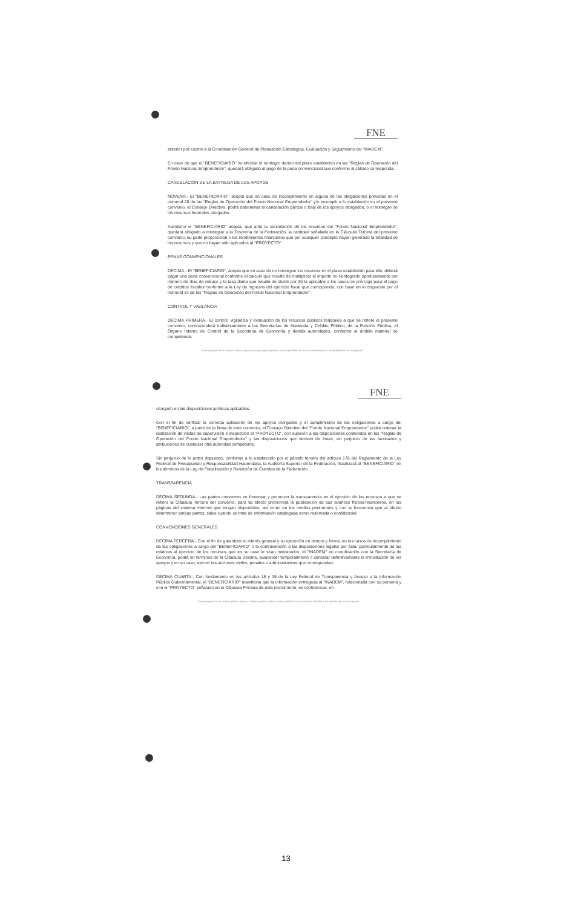FNE
anterior por escrito a la Coordinación General de Planeación Estratégica, Evaluación y Seguimiento del "INADEM".
En caso de que el "BENEFICIARIO" no efectúe el reintegro dentro del plazo establecido en las "Reglas de Operación del Fondo Nacional Emprendedor", quedará obligado al pago de la pena convencional que conforme al cálculo corresponda.
CANCELACIÓN DE LA ENTREGA DE LOS APOYOS
NOVENA.- El "BENEFICIARIO", acepta que en caso de incumplimiento en alguna de las obligaciones previstas en el numeral 28 de las "Reglas de Operación del Fondo Nacional Emprendedor" y/o incumplir a lo establecido en el presente convenio, el Consejo Directivo, podrá determinar la cancelación parcial o total de los apoyos otorgados, o el reintegro de los recursos federales otorgados.
Asimismo el "BENEFICIARIO" acepta, que ante la cancelación de los recursos del "Fondo Nacional Emprendedor", quedará obligado a reintegrar a la Tesorería de la Federación, la cantidad señalada en la Cláusula Tercera del presente convenio, su parte proporcional o los rendimientos financieros que por cualquier concepto hayan generado la totalidad de los recursos y que no hayan sido aplicados al "PROYECTO".
PENAS CONVENCIONALES
DÉCIMA.- El "BENEFICIARIO", acepta que en caso de no reintegrar los recursos en el plazo establecido para ello, deberá pagar una pena convencional conforme al calculo que resulte de multiplicar el importe no reintegrado oportunamente por número de días de retraso y la tasa diaria que resulte de dividir por 30 la aplicable a los casos de prórroga para el pago de créditos fiscales conforme a la Ley de Ingresos del ejercicio fiscal que corresponda, con base en lo dispuesto por el numeral 31 de las "Reglas de Operación del Fondo Nacional Emprendedor".
CONTROL Y VIGILANCIA
DÉCIMA PRIMERA.- El control, vigilancia y evaluación de los recursos públicos federales a que se refiere el presente convenio, corresponderá indistintamente a las Secretarías de Hacienda y Crédito Público; de la Función Pública, el Órgano Interno de Control de la Secretaría de Economía y demás autoridades, conforme al ámbito material de competencia
"Este programa es de carácter público, ajeno a cualquier partido político. Queda prohibido el uso para fines distintos a los establecidos en el programa"
FNE
otorgado en las disposiciones jurídicas aplicables.
Con el fin de verificar la correcta aplicación de los apoyos otorgados y el cumplimiento de las obligaciones a cargo del "BENEFICIARIO", a partir de la firma de este convenio, el Consejo Directivo del "Fondo Nacional Emprendedor" podrá ordenar la realización de visitas de supervisión e inspección al "PROYECTO", con sujeción a las disposiciones contenidas en las "Reglas de Operación del Fondo Nacional Emprendedor" y las disposiciones que deriven de éstas, sin perjuicio de las facultades y atribuciones de cualquier otra autoridad competente.
Sin perjuicio de lo antes dispuesto, conforme a lo establecido por el párrafo tercero del artículo 178 del Reglamento de la Ley Federal de Presupuesto y Responsabilidad Hacendaria, la Auditoría Superior de la Federación, fiscalizará al "BENEFICIARIO" en los términos de la Ley de Fiscalización y Rendición de Cuentas de la Federación.
TRANSPARENCIA
DÉCIMA SEGUNDA.- Las partes convienen en fomentar y promover la transparencia en el ejercicio de los recursos a que se refiere la Cláusula Tercera del convenio, para tal efecto promoverá la publicación de sus avances físicos-financieros, en las páginas del sistema Internet que tengan disponibles, así como en los medios pertinentes y con la frecuencia que al efecto determinen ambas partes, salvo cuando se trate de información catalogada como reservada o confidencial.
CONVENCIONES GENERALES
DÉCIMA TERCERA.- Con el fin de garantizar el interés general y su ejecución en tiempo y forma, en los casos de incumplimiento de las obligaciones a cargo del "BENEFICIARIO" o la contravención a las disposiciones legales por ésta, particularmente de las relativas al ejercicio de los recursos que en su caso le sean ministrados, el "INADEM" en coordinación con la Secretaría de Economía, podrá en términos de la Cláusula Décima, suspender temporalmente o cancelar definitivamente la ministración de los apoyos y en su caso, ejercer las acciones civiles, penales o administrativas que correspondan.
DÉCIMA CUARTA.- Con fundamento en los artículos 18 y 19 de la Ley Federal de Transparencia y Acceso a la Información Pública Gubernamental, el "BENEFICIARIO" manifiesta que la información entregada al "INADEM", relacionada con su persona y con el "PROYECTO" señalado en la Cláusula Primera de este instrumento, es confidencial, en
"Este programa es de carácter público, ajeno a cualquier partido político. Queda prohibido el uso para fines distintos a los establecidos en el programa"
13